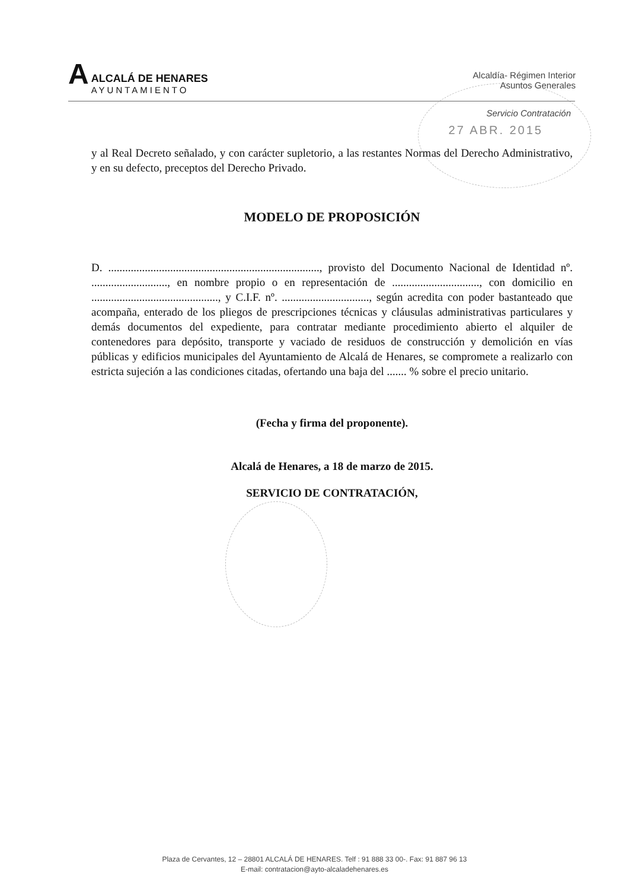A
ALCALÁ DE HENARES
AYUNTAMIENTO
Alcaldía- Régimen Interior
Asuntos Generales
Servicio Contratación
27 ABR. 2015
y al Real Decreto señalado, y con carácter supletorio, a las restantes Normas del Derecho Administrativo, y en su defecto, preceptos del Derecho Privado.
MODELO DE PROPOSICIÓN
D. ..........................................................................., provisto del Documento Nacional de Identidad nº. ..........................., en nombre propio o en representación de ..............................., con domicilio en ............................................., y C.I.F. nº. ..............................., según acredita con poder bastanteado que acompaña, enterado de los pliegos de prescripciones técnicas y cláusulas administrativas particulares y demás documentos del expediente, para contratar mediante procedimiento abierto el alquiler de contenedores para depósito, transporte y vaciado de residuos de construcción y demolición en vías públicas y edificios municipales del Ayuntamiento de Alcalá de Henares, se compromete a realizarlo con estricta sujeción a las condiciones citadas, ofertando una baja del ....... % sobre el precio unitario.
(Fecha y firma del proponente).
Alcalá de Henares, a 18 de marzo de 2015.
SERVICIO DE CONTRATACIÓN,
Plaza de Cervantes, 12 – 28801 ALCALÁ DE HENARES. Telf : 91 888 33 00-. Fax: 91 887 96 13
E-mail: contratacion@ayto-alcaladehenares.es